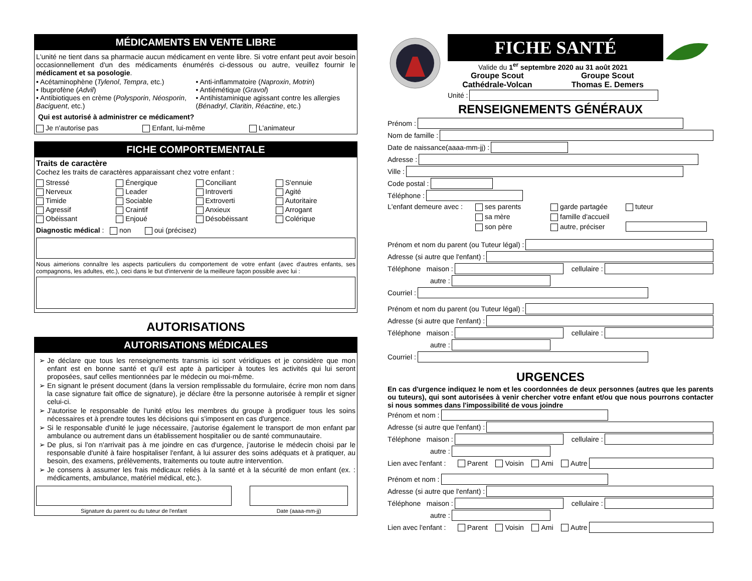MÉDICAMENTS EN VENTE LIBRE
L'unité ne tient dans sa pharmacie aucun médicament en vente libre. Si votre enfant peut avoir besoin occasionnellement d'un des médicaments énumérés ci-dessous ou autre, veuillez fournir le médicament et sa posologie.
• Acétaminophène (Tylenol, Tempra, etc.)
• Ibuprofène (Advil)
• Antibiotiques en crème (Polysporin, Néosporin, Baciguent, etc.)
• Anti-inflammatoire (Naproxin, Motrin)
• Antiémétique (Gravol)
• Antihistaminique agissant contre les allergies (Bénadryl, Claritin, Réactine, etc.)
Qui est autorisé à administrer ce médicament?
Je n'autorise pas Enfant, lui-même L'animateur
FICHE COMPORTEMENTALE
Traits de caractère
Cochez les traits de caractères apparaissant chez votre enfant :
Stressé Énergique Conciliant S'ennuie Nerveux Leader Introverti Agité Timide Sociable Extroverti Autoritaire Agressif Craintif Anxieux Arrogant Obéissant Enjoué Désobéissant Colérique
Diagnostic médical : non oui (précisez)
Nous aimerions connaître les aspects particuliers du comportement de votre enfant (avec d'autres enfants, ses compagnons, les adultes, etc.), ceci dans le but d'intervenir de la meilleure façon possible avec lui :
AUTORISATIONS
AUTORISATIONS MÉDICALES
Je déclare que tous les renseignements transmis ici sont véridiques et je considère que mon enfant est en bonne santé et qu'il est apte à participer à toutes les activités qui lui seront proposées, sauf celles mentionnées par le médecin ou moi-même.
En signant le présent document (dans la version remplissable du formulaire, écrire mon nom dans la case signature fait office de signature), je déclare être la personne autorisée à remplir et signer celui-ci.
J'autorise le responsable de l'unité et/ou les membres du groupe à prodiguer tous les soins nécessaires et à prendre toutes les décisions qui s'imposent en cas d'urgence.
Si le responsable d'unité le juge nécessaire, j'autorise également le transport de mon enfant par ambulance ou autrement dans un établissement hospitalier ou de santé communautaire.
De plus, si l'on n'arrivait pas à me joindre en cas d'urgence, j'autorise le médecin choisi par le responsable d'unité à faire hospitaliser l'enfant, à lui assurer des soins adéquats et à pratiquer, au besoin, des examens, prélèvements, traitements ou toute autre intervention.
Je consens à assumer les frais médicaux reliés à la santé et à la sécurité de mon enfant (ex. : médicaments, ambulance, matériel médical, etc.).
Signature du parent ou du tuteur de l'enfant Date (aaaa-mm-jj)
FICHE SANTÉ
Valide du 1<sup>er</sup> septembre 2020 au 31 août 2021
Groupe Scout
Cathédrale-Volcan Groupe Scout
Thomas E. Demers
Unité :
RENSEIGNEMENTS GÉNÉRAUX
Prénom :
Nom de famille :
Date de naissance(aaaa-mm-jj) :
Adresse :
Ville :
Code postal :
Téléphone :
L'enfant demeure avec : ses parents garde partagée tuteur sa mère famille d'accueil son père autre, préciser
Prénom et nom du parent (ou Tuteur légal) :
Adresse (si autre que l'enfant) :
Téléphone maison : cellulaire :
autre :
Courriel :
Prénom et nom du parent (ou Tuteur légal) :
Adresse (si autre que l'enfant) :
Téléphone maison : cellulaire :
autre :
Courriel :
URGENCES
En cas d'urgence indiquez le nom et les coordonnées de deux personnes (autres que les parents ou tuteurs), qui sont autorisées à venir chercher votre enfant et/ou que nous pourrons contacter si nous sommes dans l'impossibilité de vous joindre
Prénom et nom :
Adresse (si autre que l'enfant) :
Téléphone maison : cellulaire :
autre :
Lien avec l'enfant : Parent Voisin Ami Autre
Prénom et nom :
Adresse (si autre que l'enfant) :
Téléphone maison : cellulaire :
autre :
Lien avec l'enfant : Parent Voisin Ami Autre